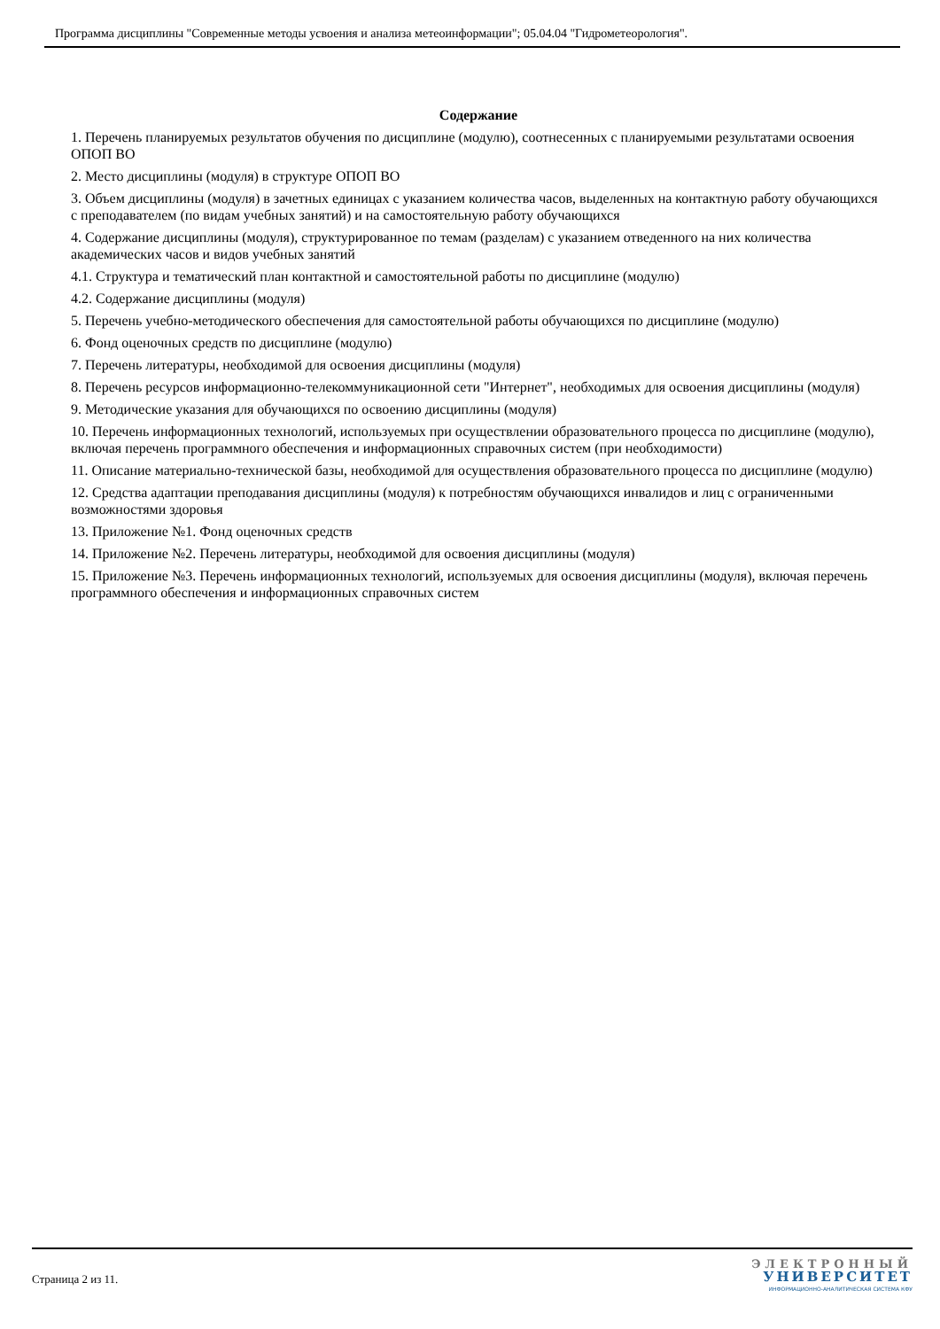Программа дисциплины "Современные методы усвоения и анализа метеоинформации"; 05.04.04 "Гидрометеорология".
Содержание
1. Перечень планируемых результатов обучения по дисциплине (модулю), соотнесенных с планируемыми результатами освоения ОПОП ВО
2. Место дисциплины (модуля) в структуре ОПОП ВО
3. Объем дисциплины (модуля) в зачетных единицах с указанием количества часов, выделенных на контактную работу обучающихся с преподавателем (по видам учебных занятий) и на самостоятельную работу обучающихся
4. Содержание дисциплины (модуля), структурированное по темам (разделам) с указанием отведенного на них количества академических часов и видов учебных занятий
4.1. Структура и тематический план контактной и самостоятельной работы по дисциплине (модулю)
4.2. Содержание дисциплины (модуля)
5. Перечень учебно-методического обеспечения для самостоятельной работы обучающихся по дисциплине (модулю)
6. Фонд оценочных средств по дисциплине (модулю)
7. Перечень литературы, необходимой для освоения дисциплины (модуля)
8. Перечень ресурсов информационно-телекоммуникационной сети "Интернет", необходимых для освоения дисциплины (модуля)
9. Методические указания для обучающихся по освоению дисциплины (модуля)
10. Перечень информационных технологий, используемых при осуществлении образовательного процесса по дисциплине (модулю), включая перечень программного обеспечения и информационных справочных систем (при необходимости)
11. Описание материально-технической базы, необходимой для осуществления образовательного процесса по дисциплине (модулю)
12. Средства адаптации преподавания дисциплины (модуля) к потребностям обучающихся инвалидов и лиц с ограниченными возможностями здоровья
13. Приложение №1. Фонд оценочных средств
14. Приложение №2. Перечень литературы, необходимой для освоения дисциплины (модуля)
15. Приложение №3. Перечень информационных технологий, используемых для освоения дисциплины (модуля), включая перечень программного обеспечения и информационных справочных систем
Страница 2 из 11.
ЭЛЕКТРОННЫЙ
УНИВЕРСИТЕТ
ИНФОРМАЦИОННО-АНАЛИТИЧЕСКАЯ СИСТЕМА КФУ